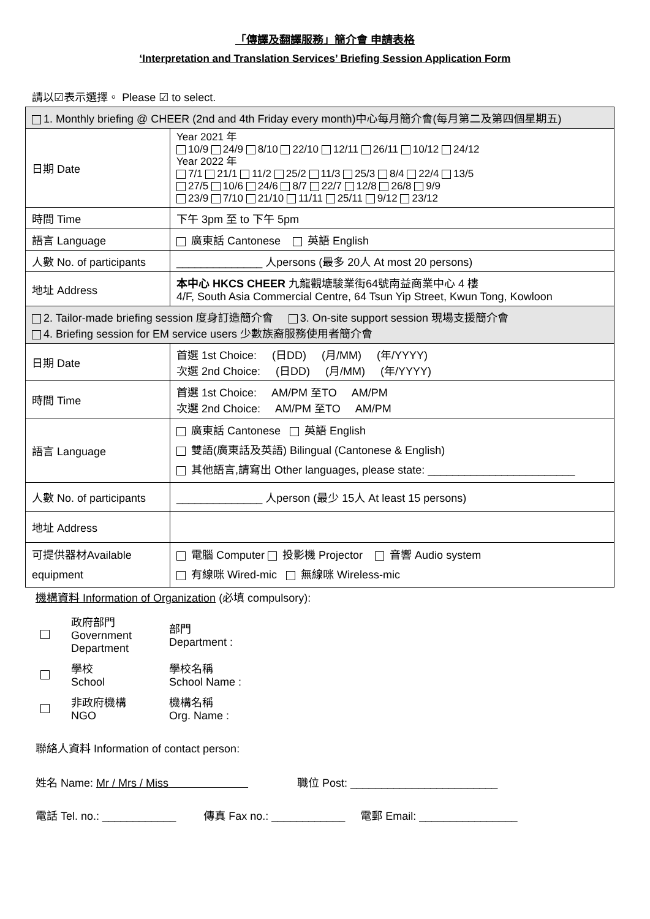「傳譯及翻譯服務」簡介會 申請表格
‘Interpretation and Translation Services’ Briefing Session Application Form
請以☑表示選擇。 Please ☑ to select.
| 1. Monthly briefing @ CHEER (2nd and 4th Friday every month)中心每月簡介會(每月第二及第四個星期五) | |
| 日期 Date | Year 2021 年 10/9 24/9 8/10 22/10 12/11 26/11 10/12 24/12 Year 2022 年 7/1 21/1 11/2 25/2 11/3 25/3 8/4 22/4 13/5 27/5 10/6 24/6 8/7 22/7 12/8 26/8 9/9 23/9 7/10 21/10 11/11 25/11 9/12 23/12 |
| 時間 Time | 下午 3pm 至 to 下午 5pm |
| 語言 Language | 廣東話 Cantonese 英語 English |
| 人數 No. of participants | ______________ 人persons (最多 20人 At most 20 persons) |
| 地址 Address | 本中心 HKCS CHEER 九龍觀塘駿業街64號南益商業中心 4 樓 4/F, South Asia Commercial Centre, 64 Tsun Yip Street, Kwun Tong, Kowloon |
| 2. Tailor-made briefing session 度身訂造簡介會 3. On-site support session 現場支援簡介會 4. Briefing session for EM service users 少數族裔服務使用者簡介會 | |
| 日期 Date | 首選 1st Choice: (日DD) (月/MM) (年/YYYY) 次選 2nd Choice: (日DD) (月/MM) (年/YYYY) |
| 時間 Time | 首選 1st Choice: AM/PM 至TO AM/PM 次選 2nd Choice: AM/PM 至TO AM/PM |
| 語言 Language | 廣東話 Cantonese 英語 English 雙語(廣東話及英語) Bilingual (Cantonese & English) 其他語言,請寫出 Other languages, please state: ________________________ |
| 人數 No. of participants | ______________ 人person (最少 15人 At least 15 persons) |
| 地址 Address | |
| 可提供器材Available equipment | 電腦 Computer 投影機 Projector 音響 Audio system 有線咪 Wired-mic 無線咪 Wireless-mic |
機構資料 Information of Organization (必填 compulsory):
| | 政府部門 Government Department | 部門 Department : | |
| | 學校 School | 學校名稱 School Name : | |
| | 非政府機構 NGO | 機構名稱 Org. Name : | |
聯絡人資料 Information of contact person:
姓名 Name: Mr / Mrs / Miss 職位 Post: ________________________
電話 Tel. no.: ____________ 傳真 Fax no.: ____________ 電郵 Email: ________________